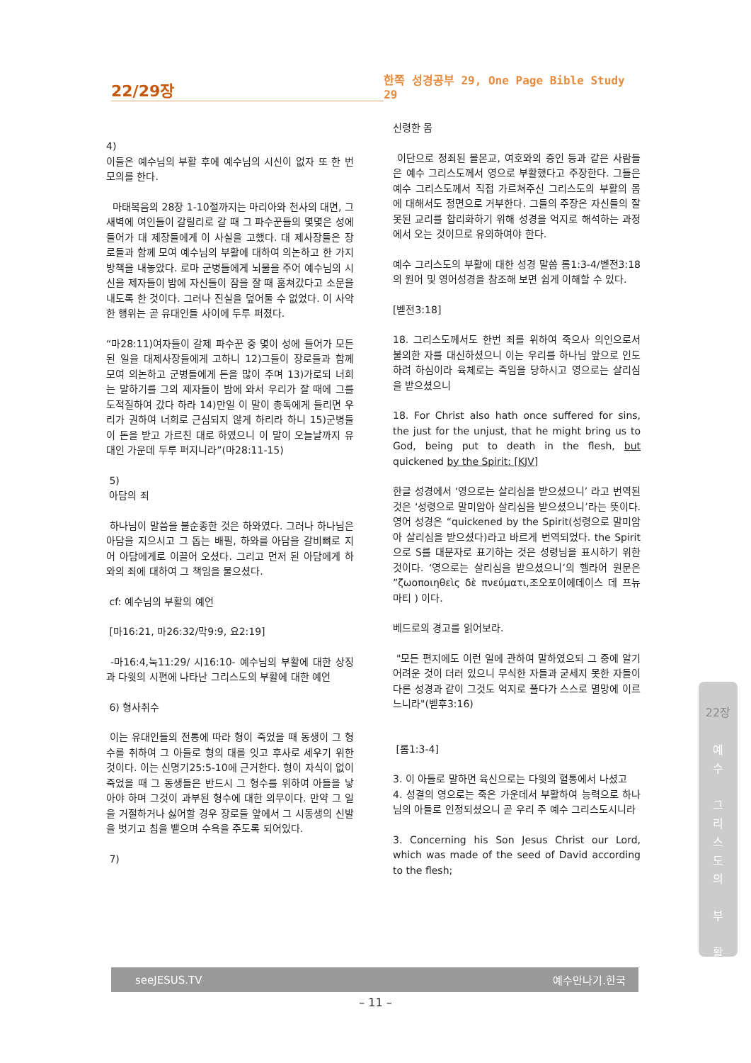22/29장
한쪽 성경공부 29, One Page Bible Study 29
4)
이들은 예수님의 부활 후에 예수님의 시신이 없자 또 한 번 모의를 한다.
마태복음의 28장 1-10절까지는 마리아와 천사의 대면, 그 새벽에 여인들이 갈릴리로 갈 때 그 파수꾼들의 몇몇은 성에 들어가 대 제장들에게 이 사실을 고했다. 대 제사장들은 장로들과 함께 모여 예수님의 부활에 대하여 의논하고 한 가지 방책을 내놓았다. 로마 군병들에게 뇌물을 주어 예수님의 시신을 제자들이 밤에 자신들이 잠을 잘 때 훔쳐갔다고 소문을 내도록 한 것이다. 그러나 진실을 덮어둘 수 없었다. 이 사악한 행위는 곧 유대인들 사이에 두루 퍼졌다.
“마28:11)여자들이 갈제 파수꾼 중 몇이 성에 들어가 모든 된 일을 대제사장들에게 고하니 12)그들이 장로들과 함께 모여 의논하고 군병들에게 돈을 많이 주며 13)가로되 너희는 말하기를 그의 제자들이 밤에 와서 우리가 잘 때에 그를 도적질하여 갔다 하라 14)만일 이 말이 총독에게 들리면 우리가 권하여 너희로 근심되지 않게 하리라 하니 15)군병들이 돈을 받고 가르친 대로 하였으니 이 말이 오늘날까지 유대인 가운데 두루 퍼지니라”(마28:11-15)
5)
아담의 죄
하나님이 말씀을 불순종한 것은 하와였다. 그러나 하나님은 아담을 지으시고 그 돕는 배필, 하와를 아담을 갈비뼈로 지어 아담에게로 이끌어 오셨다. 그리고 먼저 된 아담에게 하와의 죄에 대하여 그 책임을 물으셨다.
cf: 예수님의 부활의 예언
[마16:21, 마26:32/막9:9, 요2:19]
-마16:4,눅11:29/ 시16:10- 예수님의 부활에 대한 상징과 다윗의 시편에 나타난 그리스도의 부활에 대한 예언
6) 형사취수
이는 유대인들의 전통에 따라 형이 죽었을 때 동생이 그 형수를 취하여 그 아들로 형의 대를 잇고 후사로 세우기 위한 것이다. 이는 신명기25:5-10에 근거한다. 형이 자식이 없이 죽었을 때 그 동생들은 반드시 그 형수를 위하여 아들을 낳아야 하며 그것이 과부된 형수에 대한 의무이다. 만약 그 일을 거절하거나 싫어할 경우 장로들 앞에서 그 시동생의 신발을 벗기고 침을 뱉으며 수욕을 주도록 되어있다.
7)
신령한 몸
이단으로 정죄된 몰몬교, 여호와의 증인 등과 같은 사람들은 예수 그리스도께서 영으로 부활했다고 주장한다. 그들은 예수 그리스도께서 직접 가르쳐주신 그리스도의 부활의 몸에 대해서도 정면으로 거부한다. 그들의 주장은 자신들의 잘못된 교리를 합리화하기 위해 성경을 억지로 해석하는 과정에서 오는 것이므로 유의하여야 한다.
예수 그리스도의 부활에 대한 성경 말씀 롬1:3-4/벧전3:18의 원어 및 영어성경을 참조해 보면 쉽게 이해할 수 있다.
[벧전3:18]
18. 그리스도께서도 한번 죄를 위하여 죽으사 의인으로서 불의한 자를 대신하셨으니 이는 우리를 하나님 앞으로 인도하려 하심이라 육체로는 죽임을 당하시고 영으로는 살리심을 받으셨으니
18. For Christ also hath once suffered for sins, the just for the unjust, that he might bring us to God, being put to death in the flesh, but quickened by the Spirit: [KJV]
한글 성경에서 ‘영으로는 살리심을 받으셨으니’ 라고 번역된 것은 ‘성령으로 말미암아 살리심을 받으셨으니’라는 뜻이다. 영어 성경은 “quickened by the Spirit(성령으로 말미암아 살리심을 받으셨다)라고 바르게 번역되었다. the Spirit 으로 S를 대문자로 표기하는 것은 성령님을 표시하기 위한 것이다. ‘영으로는 살리심을 받으셨으니’의 헬라어 원문은 ”ζωοποιηθεὶς δὲ πνεύματι,조오포이에데이스 데 프뉴마티 ) 이다.
베드로의 경고를 읽어보라.
"모든 편지에도 이런 일에 관하여 말하였으되 그 중에 알기 어려운 것이 더러 있으니 무식한 자들과 굳세지 못한 자들이 다른 성경과 같이 그것도 억지로 풀다가 스스로 멸망에 이르느니라"(벧후3:16)
[롬1:3-4]
3. 이 아들로 말하면 육신으로는 다윗의 혈통에서 나셨고
4. 성결의 영으로는 죽은 가운데서 부활하여 능력으로 하나님의 아들로 인정되셨으니 곧 우리 주 예수 그리스도시니라
3. Concerning his Son Jesus Christ our Lord, which was made of the seed of David according to the flesh;
22장
예
수
그
리
스
도
의
부
활
seeJESUS.TV 예수만나기.한국
– 11 –